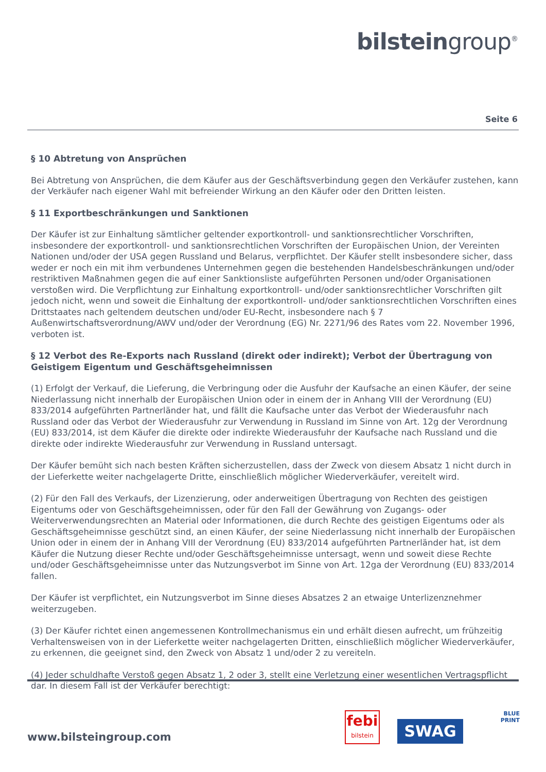bilsteingroup<sup>®</sup>
Seite 6
§ 10 Abtretung von Ansprüchen
Bei Abtretung von Ansprüchen, die dem Käufer aus der Geschäftsverbindung gegen den Verkäufer zustehen, kann der Verkäufer nach eigener Wahl mit befreiender Wirkung an den Käufer oder den Dritten leisten.
§ 11 Exportbeschränkungen und Sanktionen
Der Käufer ist zur Einhaltung sämtlicher geltender exportkontroll- und sanktionsrechtlicher Vorschriften, insbesondere der exportkontroll- und sanktionsrechtlichen Vorschriften der Europäischen Union, der Vereinten Nationen und/oder der USA gegen Russland und Belarus, verpflichtet. Der Käufer stellt insbesondere sicher, dass weder er noch ein mit ihm verbundenes Unternehmen gegen die bestehenden Handelsbeschränkungen und/oder restriktiven Maßnahmen gegen die auf einer Sanktionsliste aufgeführten Personen und/oder Organisationen verstoßen wird. Die Verpflichtung zur Einhaltung exportkontroll- und/oder sanktionsrechtlicher Vorschriften gilt jedoch nicht, wenn und soweit die Einhaltung der exportkontroll- und/oder sanktionsrechtlichen Vorschriften eines Drittstaates nach geltendem deutschen und/oder EU-Recht, insbesondere nach § 7 Außenwirtschaftsverordnung/AWV und/oder der Verordnung (EG) Nr. 2271/96 des Rates vom 22. November 1996, verboten ist.
§ 12 Verbot des Re-Exports nach Russland (direkt oder indirekt); Verbot der Übertragung von Geistigem Eigentum und Geschäftsgeheimnissen
(1) Erfolgt der Verkauf, die Lieferung, die Verbringung oder die Ausfuhr der Kaufsache an einen Käufer, der seine Niederlassung nicht innerhalb der Europäischen Union oder in einem der in Anhang VIII der Verordnung (EU) 833/2014 aufgeführten Partnerländer hat, und fällt die Kaufsache unter das Verbot der Wiederausfuhr nach Russland oder das Verbot der Wiederausfuhr zur Verwendung in Russland im Sinne von Art. 12g der Verordnung (EU) 833/2014, ist dem Käufer die direkte oder indirekte Wiederausfuhr der Kaufsache nach Russland und die direkte oder indirekte Wiederausfuhr zur Verwendung in Russland untersagt.
Der Käufer bemüht sich nach besten Kräften sicherzustellen, dass der Zweck von diesem Absatz 1 nicht durch in der Lieferkette weiter nachgelagerte Dritte, einschließlich möglicher Wiederverkäufer, vereitelt wird.
(2) Für den Fall des Verkaufs, der Lizenzierung, oder anderweitigen Übertragung von Rechten des geistigen Eigentums oder von Geschäftsgeheimnissen, oder für den Fall der Gewährung von Zugangs- oder Weiterverwendungsrechten an Material oder Informationen, die durch Rechte des geistigen Eigentums oder als Geschäftsgeheimnisse geschützt sind, an einen Käufer, der seine Niederlassung nicht innerhalb der Europäischen Union oder in einem der in Anhang VIII der Verordnung (EU) 833/2014 aufgeführten Partnerländer hat, ist dem Käufer die Nutzung dieser Rechte und/oder Geschäftsgeheimnisse untersagt, wenn und soweit diese Rechte und/oder Geschäftsgeheimnisse unter das Nutzungsverbot im Sinne von Art. 12ga der Verordnung (EU) 833/2014 fallen.
Der Käufer ist verpflichtet, ein Nutzungsverbot im Sinne dieses Absatzes 2 an etwaige Unterlizenznehmer weiterzugeben.
(3) Der Käufer richtet einen angemessenen Kontrollmechanismus ein und erhält diesen aufrecht, um frühzeitig Verhaltensweisen von in der Lieferkette weiter nachgelagerten Dritten, einschließlich möglicher Wiederverkäufer, zu erkennen, die geeignet sind, den Zweck von Absatz 1 und/oder 2 zu vereiteln.
(4) Jeder schuldhafte Verstoß gegen Absatz 1, 2 oder 3, stellt eine Verletzung einer wesentlichen Vertragspflicht dar. In diesem Fall ist der Verkäufer berechtigt:
www.bilsteingroup.com
febi
bilstein
SWAG
BLUE
PRINT